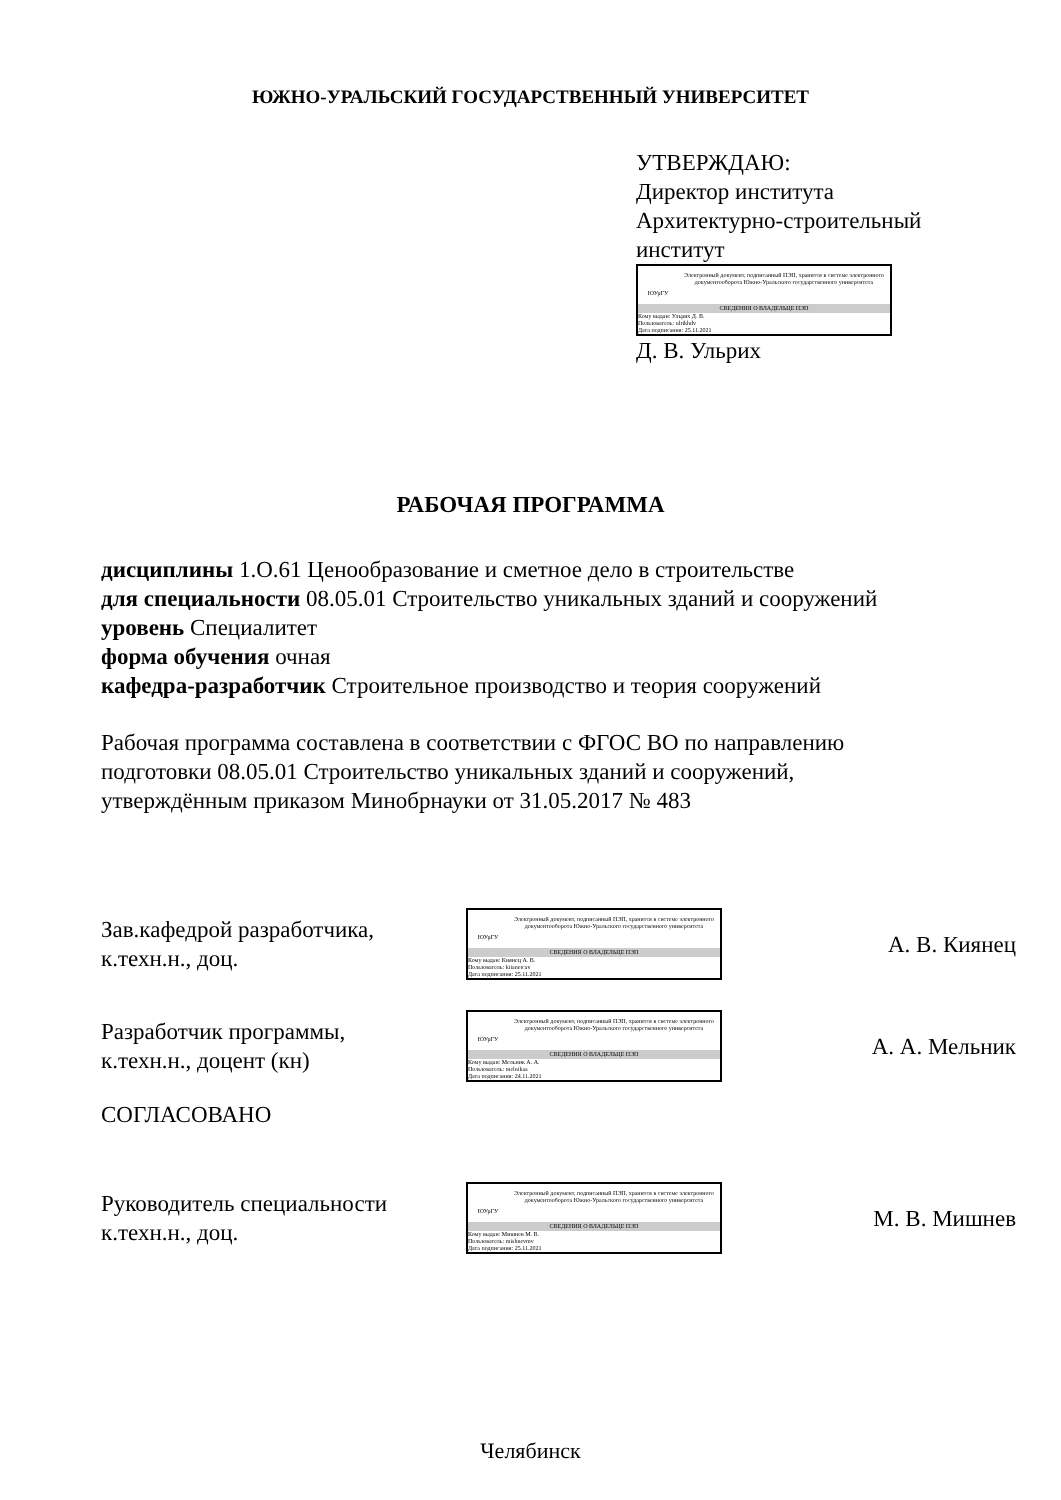ЮЖНО-УРАЛЬСКИЙ ГОСУДАРСТВЕННЫЙ УНИВЕРСИТЕТ
УТВЕРЖДАЮ:
Директор института
Архитектурно-строительный
институт
ЮУрГУ
Электронный документ, подписанный ПЭП, хранится в системе электронного документооборота Южно-Уральского государственного университета
СВЕДЕНИЯ О ВЛАДЕЛЬЦЕ ПЭП
Кому выдан: Ульрих Д. В.
Пользователь: ulrikhdv
Дата подписания: 25.11.2021
Д. В. Ульрих
РАБОЧАЯ ПРОГРАММА
дисциплины 1.О.61 Ценообразование и сметное дело в строительстве
для специальности 08.05.01 Строительство уникальных зданий и сооружений
уровень Специалитет
форма обучения очная
кафедра-разработчик Строительное производство и теория сооружений
Рабочая программа составлена в соответствии с ФГОС ВО по направлению
подготовки 08.05.01 Строительство уникальных зданий и сооружений,
утверждённым приказом Минобрнауки от 31.05.2017 № 483
Зав.кафедрой разработчика,
к.техн.н., доц.
ЮУрГУ
Электронный документ, подписанный ПЭП, хранится в системе электронного документооборота Южно-Уральского государственного университета
СВЕДЕНИЯ О ВЛАДЕЛЬЦЕ ПЭП
Кому выдан: Киянец А. В.
Пользователь: kiianetcav
Дата подписания: 25.11.2021
А. В. Киянец
Разработчик программы,
к.техн.н., доцент (кн)
ЮУрГУ
Электронный документ, подписанный ПЭП, хранится в системе электронного документооборота Южно-Уральского государственного университета
СВЕДЕНИЯ О ВЛАДЕЛЬЦЕ ПЭП
Кому выдан: Мельник А. А.
Пользователь: melnikaa
Дата подписания: 24.11.2021
А. А. Мельник
СОГЛАСОВАНО
Руководитель специальности
к.техн.н., доц.
ЮУрГУ
Электронный документ, подписанный ПЭП, хранится в системе электронного документооборота Южно-Уральского государственного университета
СВЕДЕНИЯ О ВЛАДЕЛЬЦЕ ПЭП
Кому выдан: Мишнев М. В.
Пользователь: mishnevmv
Дата подписания: 25.11.2021
М. В. Мишнев
Челябинск